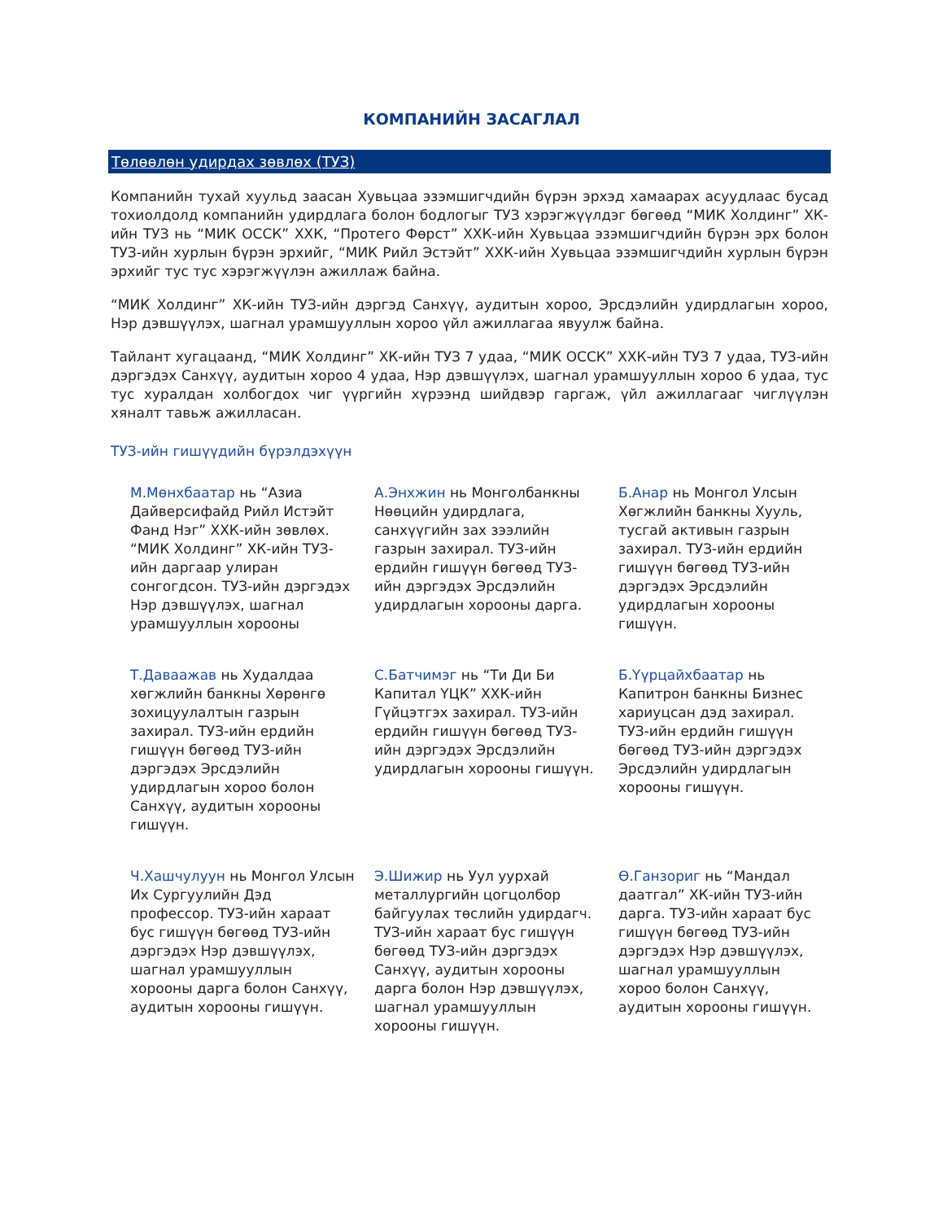КОМПАНИЙН ЗАСАГЛАЛ
Төлөөлөн удирдах зөвлөх (ТУЗ)
Компанийн тухай хуульд заасан Хувьцаа эзэмшигчдийн бүрэн эрхэд хамаарах асуудлаас бусад тохиолдолд компанийн удирдлага болон бодлогыг ТУЗ хэрэгжүүлдэг бөгөөд “МИК Холдинг” ХК-ийн ТУЗ нь “МИК ОССК” ХХК, “Протего Фөрст” ХХК-ийн Хувьцаа эзэмшигчдийн бүрэн эрх болон ТУЗ-ийн хурлын бүрэн эрхийг, “МИК Рийл Эстэйт” ХХК-ийн Хувьцаа эзэмшигчдийн хурлын бүрэн эрхийг тус тус хэрэгжүүлэн ажиллаж байна.
“МИК Холдинг” ХК-ийн ТУЗ-ийн дэргэд Санхүү, аудитын хороо, Эрсдэлийн удирдлагын хороо, Нэр дэвшүүлэх, шагнал урамшууллын хороо үйл ажиллагаа явуулж байна.
Тайлант хугацаанд, “МИК Холдинг” ХК-ийн ТУЗ 7 удаа, “МИК ОССК” ХХК-ийн ТУЗ 7 удаа, ТУЗ-ийн дэргэдэх Санхүү, аудитын хороо 4 удаа, Нэр дэвшүүлэх, шагнал урамшууллын хороо 6 удаа, тус тус хуралдан холбогдох чиг үүргийн хүрээнд шийдвэр гаргаж, үйл ажиллагааг чиглүүлэн хяналт тавьж ажилласан.
ТУЗ-ийн гишүүдийн бүрэлдэхүүн
М.Мөнхбаатар нь “Азиа Дайверсифайд Рийл Истэйт Фанд Нэг” ХХК-ийн зөвлөх. “МИК Холдинг” ХК-ийн ТУЗ-ийн даргаар улиран сонгогдсон. ТУЗ-ийн дэргэдэх Нэр дэвшүүлэх, шагнал урамшууллын хорооны
А.Энхжин нь Монголбанкны Нөөцийн удирдлага, санхүүгийн зах зээлийн газрын захирал. ТУЗ-ийн ердийн гишүүн бөгөөд ТУЗ-ийн дэргэдэх Эрсдэлийн удирдлагын хорооны дарга.
Б.Анар нь Монгол Улсын Хөгжлийн банкны Хууль, тусгай активын газрын захирал. ТУЗ-ийн ердийн гишүүн бөгөөд ТУЗ-ийн дэргэдэх Эрсдэлийн удирдлагын хорооны гишүүн.
Т.Даваажав нь Худалдаа хөгжлийн банкны Хөрөнгө зохицуулалтын газрын захирал. ТУЗ-ийн ердийн гишүүн бөгөөд ТУЗ-ийн дэргэдэх Эрсдэлийн удирдлагын хороо болон Санхүү, аудитын хорооны гишүүн.
С.Батчимэг нь “Ти Ди Би Капитал ҮЦК” ХХК-ийн Гүйцэтгэх захирал. ТУЗ-ийн ердийн гишүүн бөгөөд ТУЗ-ийн дэргэдэх Эрсдэлийн удирдлагын хорооны гишүүн.
Б.Үүрцайхбаатар нь Капитрон банкны Бизнес хариуцсан дэд захирал. ТУЗ-ийн ердийн гишүүн бөгөөд ТУЗ-ийн дэргэдэх Эрсдэлийн удирдлагын хорооны гишүүн.
Ч.Хашчулуун нь Монгол Улсын Их Сургуулийн Дэд профессор. ТУЗ-ийн хараат бус гишүүн бөгөөд ТУЗ-ийн дэргэдэх Нэр дэвшүүлэх, шагнал урамшууллын хорооны дарга болон Санхүү, аудитын хорооны гишүүн.
Э.Шижир нь Уул уурхай металлургийн цогцолбор байгуулах төслийн удирдагч. ТУЗ-ийн хараат бус гишүүн бөгөөд ТУЗ-ийн дэргэдэх Санхүү, аудитын хорооны дарга болон Нэр дэвшүүлэх, шагнал урамшууллын хорооны гишүүн.
Ө.Ганзориг нь “Мандал даатгал” ХК-ийн ТУЗ-ийн дарга. ТУЗ-ийн хараат бус гишүүн бөгөөд ТУЗ-ийн дэргэдэх Нэр дэвшүүлэх, шагнал урамшууллын хороо болон Санхүү, аудитын хорооны гишүүн.